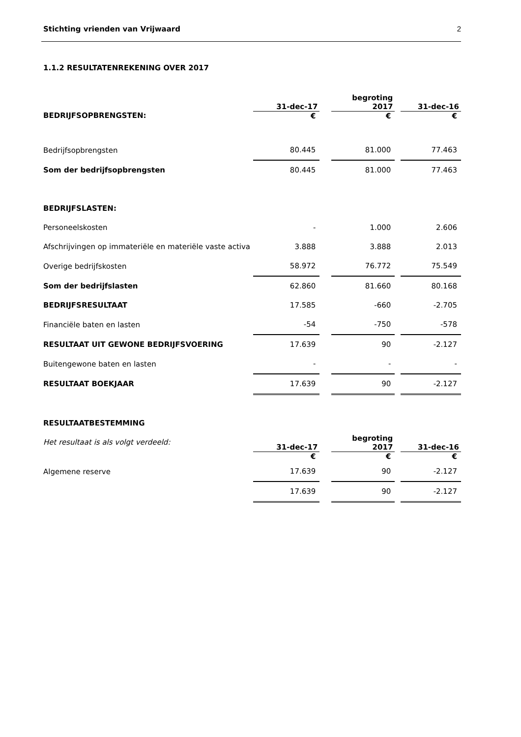Stichting vrienden van Vrijwaard 2
1.1.2 RESULTATENREKENING OVER 2017
| | 31-dec-17 | | begroting 2017 | | 31-dec-16 |
| BEDRIJFSOPBRENGSTEN: | € | | € | | € |
| Bedrijfsopbrengsten | 80.445 | | 81.000 | | 77.463 |
| Som der bedrijfsopbrengsten | 80.445 | | 81.000 | | 77.463 |
| BEDRIJFSLASTEN: | | | | | |
| Personeelskosten | - | | 1.000 | | 2.606 |
| Afschrijvingen op immateriële en materiële vaste activa | 3.888 | | 3.888 | | 2.013 |
| Overige bedrijfskosten | 58.972 | | 76.772 | | 75.549 |
| Som der bedrijfslasten | 62.860 | | 81.660 | | 80.168 |
| BEDRIJFSRESULTAAT | 17.585 | | -660 | | -2.705 |
| Financiële baten en lasten | -54 | | -750 | | -578 |
| RESULTAAT UIT GEWONE BEDRIJFSVOERING | 17.639 | | 90 | | -2.127 |
| Buitengewone baten en lasten | - | | - | | - |
| RESULTAAT BOEKJAAR | 17.639 | | 90 | | -2.127 |
| RESULTAATBESTEMMING | | | | | |
| Het resultaat is als volgt verdeeld: | 31-dec-17 | | begroting 2017 | | 31-dec-16 |
| | € | | € | | € |
| Algemene reserve | 17.639 | | 90 | | -2.127 |
| | 17.639 | | 90 | | -2.127 |